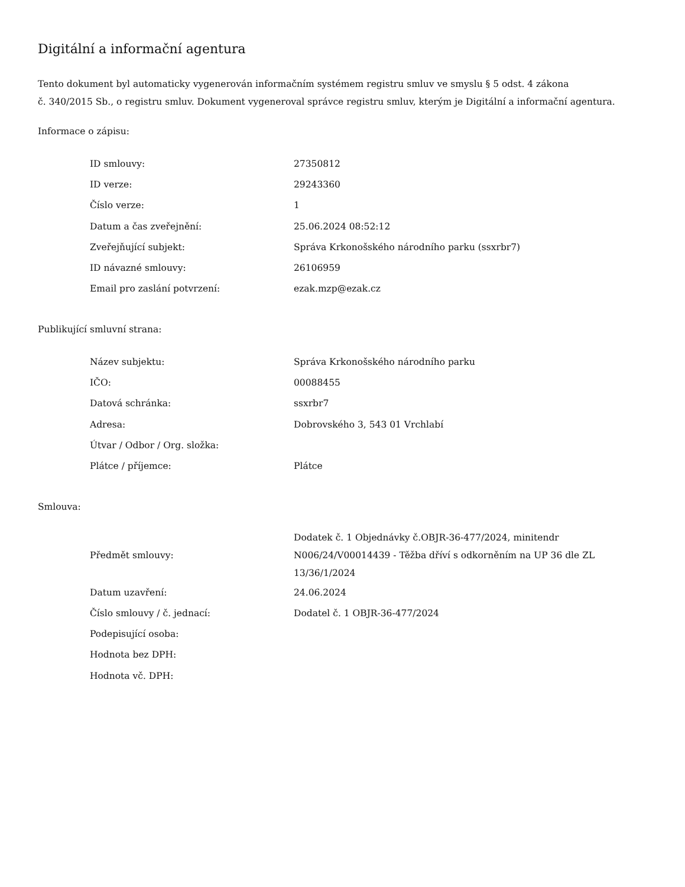Digitální a informační agentura
Tento dokument byl automaticky vygenerován informačním systémem registru smluv ve smyslu § 5 odst. 4 zákona
č. 340/2015 Sb., o registru smluv. Dokument vygeneroval správce registru smluv, kterým je Digitální a informační agentura.
Informace o zápisu:
| ID smlouvy: | 27350812 |
| ID verze: | 29243360 |
| Číslo verze: | 1 |
| Datum a čas zveřejnění: | 25.06.2024 08:52:12 |
| Zveřejňující subjekt: | Správa Krkonošského národního parku (ssxrbr7) |
| ID návazné smlouvy: | 26106959 |
| Email pro zaslání potvrzení: | ezak.mzp@ezak.cz |
Publikující smluvní strana:
| Název subjektu: | Správa Krkonošského národního parku |
| IČO: | 00088455 |
| Datová schránka: | ssxrbr7 |
| Adresa: | Dobrovského 3, 543 01 Vrchlabí |
| Útvar / Odbor / Org. složka: | |
| Plátce / příjemce: | Plátce |
Smlouva:
| Předmět smlouvy: | Dodatek č. 1 Objednávky č.OBJR-36-477/2024, minitendr N006/24/V00014439 - Těžba dříví s odkorněním na UP 36 dle ZL 13/36/1/2024 |
| Datum uzavření: | 24.06.2024 |
| Číslo smlouvy / č. jednací: | Dodatel č. 1 OBJR-36-477/2024 |
| Podepisující osoba: | |
| Hodnota bez DPH: | |
| Hodnota vč. DPH: | |